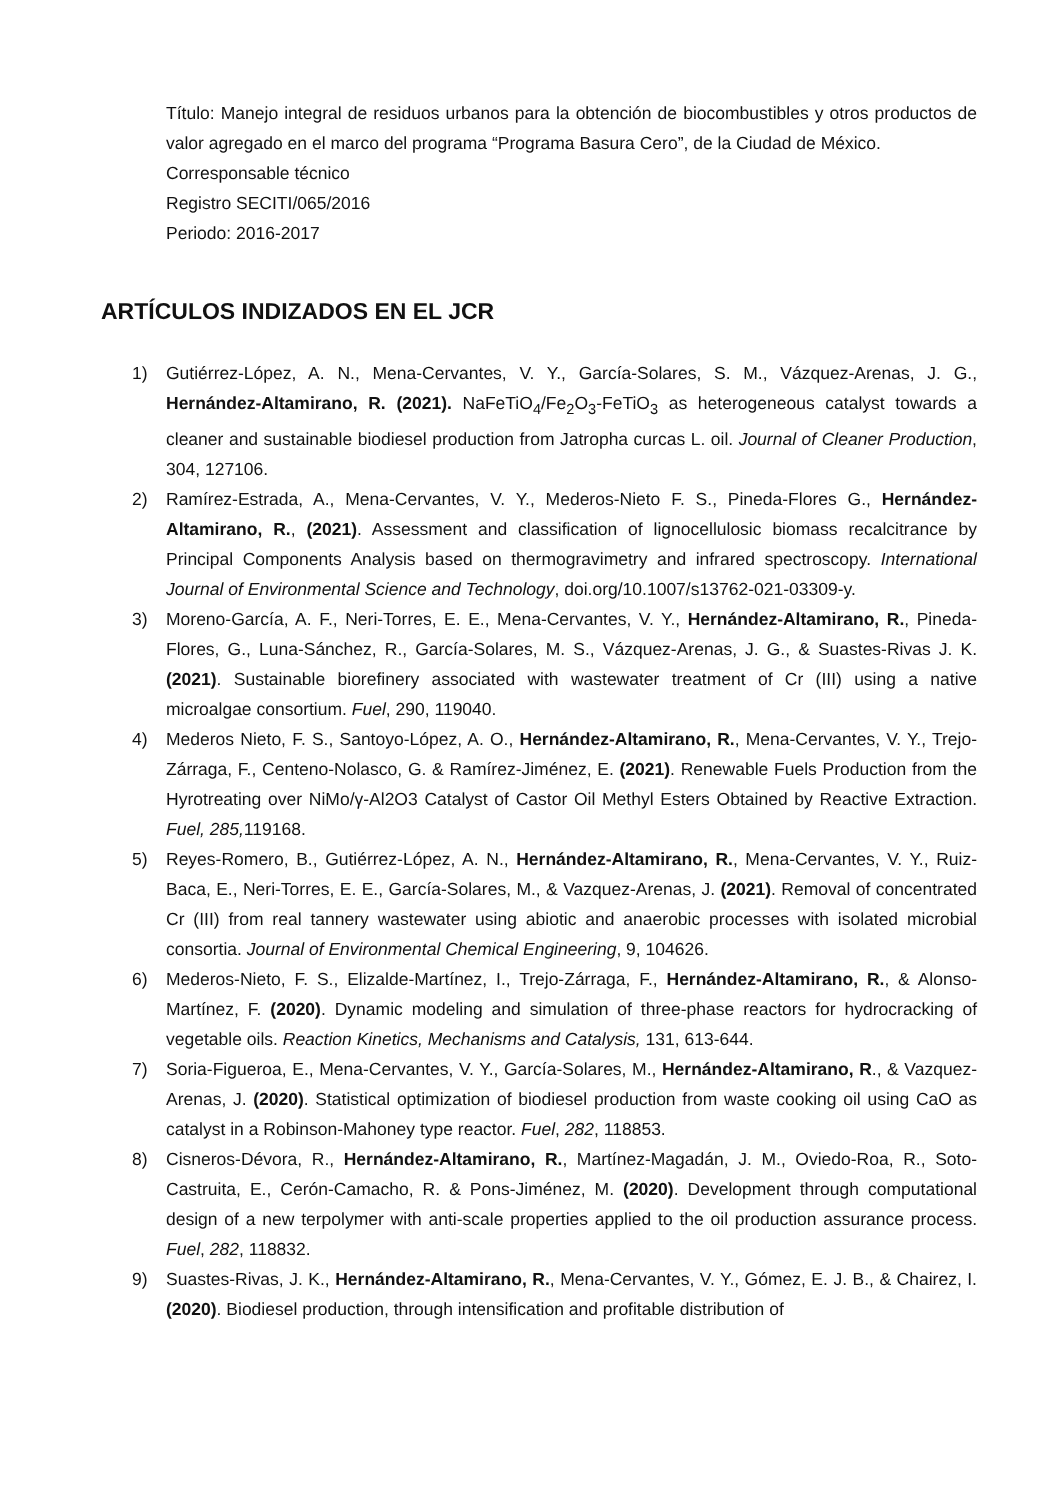Título: Manejo integral de residuos urbanos para la obtención de biocombustibles y otros productos de valor agregado en el marco del programa “Programa Basura Cero”, de la Ciudad de México.
Corresponsable técnico
Registro SECITI/065/2016
Periodo: 2016-2017
ARTÍCULOS INDIZADOS EN EL JCR
1) Gutiérrez-López, A. N., Mena-Cervantes, V. Y., García-Solares, S. M., Vázquez-Arenas, J. G., Hernández-Altamirano, R. (2021). NaFeTiO<sub>4</sub>/Fe<sub>2</sub>O<sub>3</sub>-FeTiO<sub>3</sub> as heterogeneous catalyst towards a cleaner and sustainable biodiesel production from Jatropha curcas L. oil. Journal of Cleaner Production, 304, 127106.
2) Ramírez-Estrada, A., Mena-Cervantes, V. Y., Mederos-Nieto F. S., Pineda-Flores G., Hernández-Altamirano, R., (2021). Assessment and classification of lignocellulosic biomass recalcitrance by Principal Components Analysis based on thermogravimetry and infrared spectroscopy. International Journal of Environmental Science and Technology, doi.org/10.1007/s13762-021-03309-y.
3) Moreno-García, A. F., Neri-Torres, E. E., Mena-Cervantes, V. Y., Hernández-Altamirano, R., Pineda-Flores, G., Luna-Sánchez, R., García-Solares, M. S., Vázquez-Arenas, J. G., & Suastes-Rivas J. K. (2021). Sustainable biorefinery associated with wastewater treatment of Cr (III) using a native microalgae consortium. Fuel, 290, 119040.
4) Mederos Nieto, F. S., Santoyo-López, A. O., Hernández-Altamirano, R., Mena-Cervantes, V. Y., Trejo-Zárraga, F., Centeno-Nolasco, G. & Ramírez-Jiménez, E. (2021). Renewable Fuels Production from the Hyrotreating over NiMo/γ-Al2O3 Catalyst of Castor Oil Methyl Esters Obtained by Reactive Extraction. Fuel, 285, 119168.
5) Reyes-Romero, B., Gutiérrez-López, A. N., Hernández-Altamirano, R., Mena-Cervantes, V. Y., Ruiz-Baca, E., Neri-Torres, E. E., García-Solares, M., & Vazquez-Arenas, J. (2021). Removal of concentrated Cr (III) from real tannery wastewater using abiotic and anaerobic processes with isolated microbial consortia. Journal of Environmental Chemical Engineering, 9, 104626.
6) Mederos-Nieto, F. S., Elizalde-Martínez, I., Trejo-Zárraga, F., Hernández-Altamirano, R., & Alonso-Martínez, F. (2020). Dynamic modeling and simulation of three-phase reactors for hydrocracking of vegetable oils. Reaction Kinetics, Mechanisms and Catalysis, 131, 613-644.
7) Soria-Figueroa, E., Mena-Cervantes, V. Y., García-Solares, M., Hernández-Altamirano, R., & Vazquez-Arenas, J. (2020). Statistical optimization of biodiesel production from waste cooking oil using CaO as catalyst in a Robinson-Mahoney type reactor. Fuel, 282, 118853.
8) Cisneros-Dévora, R., Hernández-Altamirano, R., Martínez-Magadán, J. M., Oviedo-Roa, R., Soto-Castruita, E., Cerón-Camacho, R. & Pons-Jiménez, M. (2020). Development through computational design of a new terpolymer with anti-scale properties applied to the oil production assurance process. Fuel, 282, 118832.
9) Suastes-Rivas, J. K., Hernández-Altamirano, R., Mena-Cervantes, V. Y., Gómez, E. J. B., & Chairez, I. (2020). Biodiesel production, through intensification and profitable distribution of